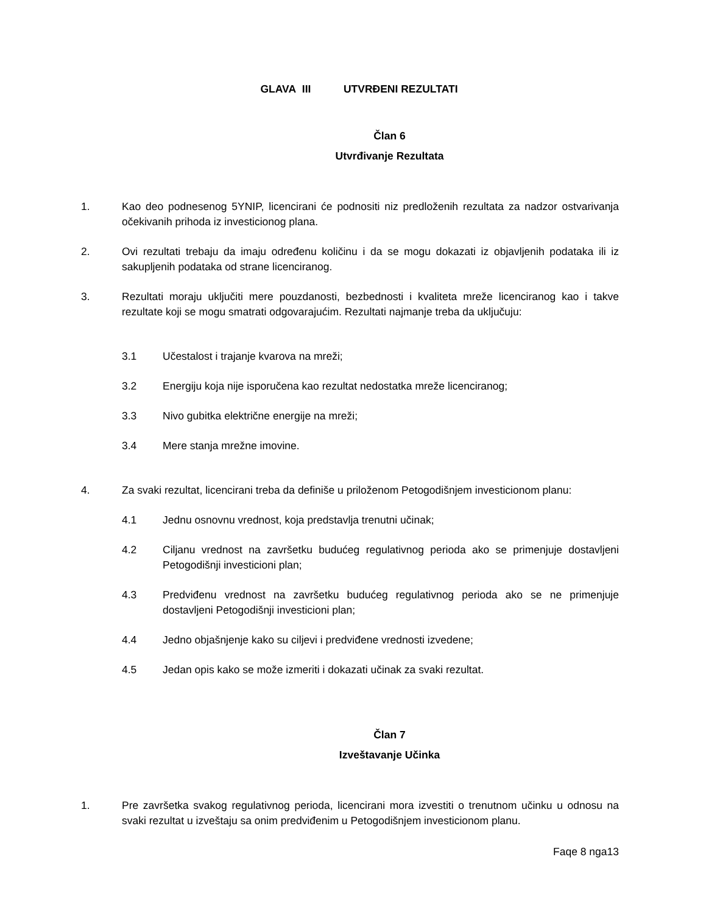GLAVA III UTVRĐENI REZULTATI
Član 6
Utvrđivanje Rezultata
1. Kao deo podnesenog 5YNIP, licencirani će podnositi niz predloženih rezultata za nadzor ostvarivanja očekivanih prihoda iz investicionog plana.
2. Ovi rezultati trebaju da imaju određenu količinu i da se mogu dokazati iz objavljenih podataka ili iz sakupljenih podataka od strane licenciranog.
3. Rezultati moraju uključiti mere pouzdanosti, bezbednosti i kvaliteta mreže licenciranog kao i takve rezultate koji se mogu smatrati odgovarajućim. Rezultati najmanje treba da uključuju:
3.1 Učestalost i trajanje kvarova na mreži;
3.2 Energiju koja nije isporučena kao rezultat nedostatka mreže licenciranog;
3.3 Nivo gubitka električne energije na mreži;
3.4 Mere stanja mrežne imovine.
4. Za svaki rezultat, licencirani treba da definiše u priloženom Petogodišnjem investicionom planu:
4.1 Jednu osnovnu vrednost, koja predstavlja trenutni učinak;
4.2 Ciljanu vrednost na završetku budućeg regulativnog perioda ako se primenjuje dostavljeni Petogodišnji investicioni plan;
4.3 Predviđenu vrednost na završetku budućeg regulativnog perioda ako se ne primenjuje dostavljeni Petogodišnji investicioni plan;
4.4 Jedno objašnjenje kako su ciljevi i predviđene vrednosti izvedene;
4.5 Jedan opis kako se može izmeriti i dokazati učinak za svaki rezultat.
Član 7
Izveštavanje Učinka
1. Pre završetka svakog regulativnog perioda, licencirani mora izvestiti o trenutnom učinku u odnosu na svaki rezultat u izveštaju sa onim predviđenim u Petogodišnjem investicionom planu.
Faqe 8 nga13